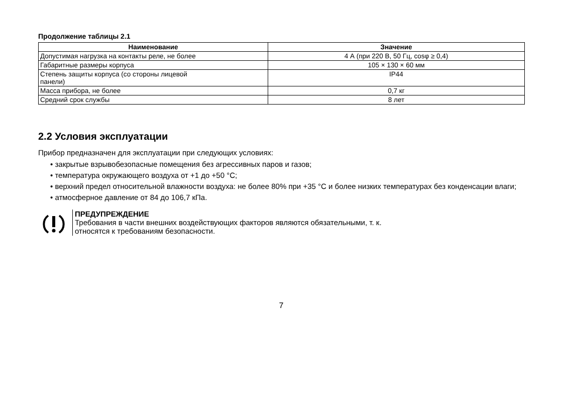Продолжение таблицы 2.1
| Наименование | Значение |
| --- | --- |
| Допустимая нагрузка на контакты реле, не более | 4 А (при 220 В, 50 Гц, cosφ ≥ 0,4) |
| Габаритные размеры корпуса | 105 × 130 × 60 мм |
| Степень защиты корпуса (со стороны лицевой панели) | IP44 |
| Масса прибора, не более | 0,7 кг |
| Средний срок службы | 8 лет |
2.2 Условия эксплуатации
Прибор предназначен для эксплуатации при следующих условиях:
• закрытые взрывобезопасные помещения без агрессивных паров и газов;
• температура окружающего воздуха от +1 до +50 °C;
• верхний предел относительной влажности воздуха: не более 80% при +35 °C и более низких температурах без конденсации влаги;
• атмосферное давление от 84 до 106,7 кПа.
ПРЕДУПРЕЖДЕНИЕ
Требования в части внешних воздействующих факторов являются обязательными, т. к.
относятся к требованиям безопасности.
7